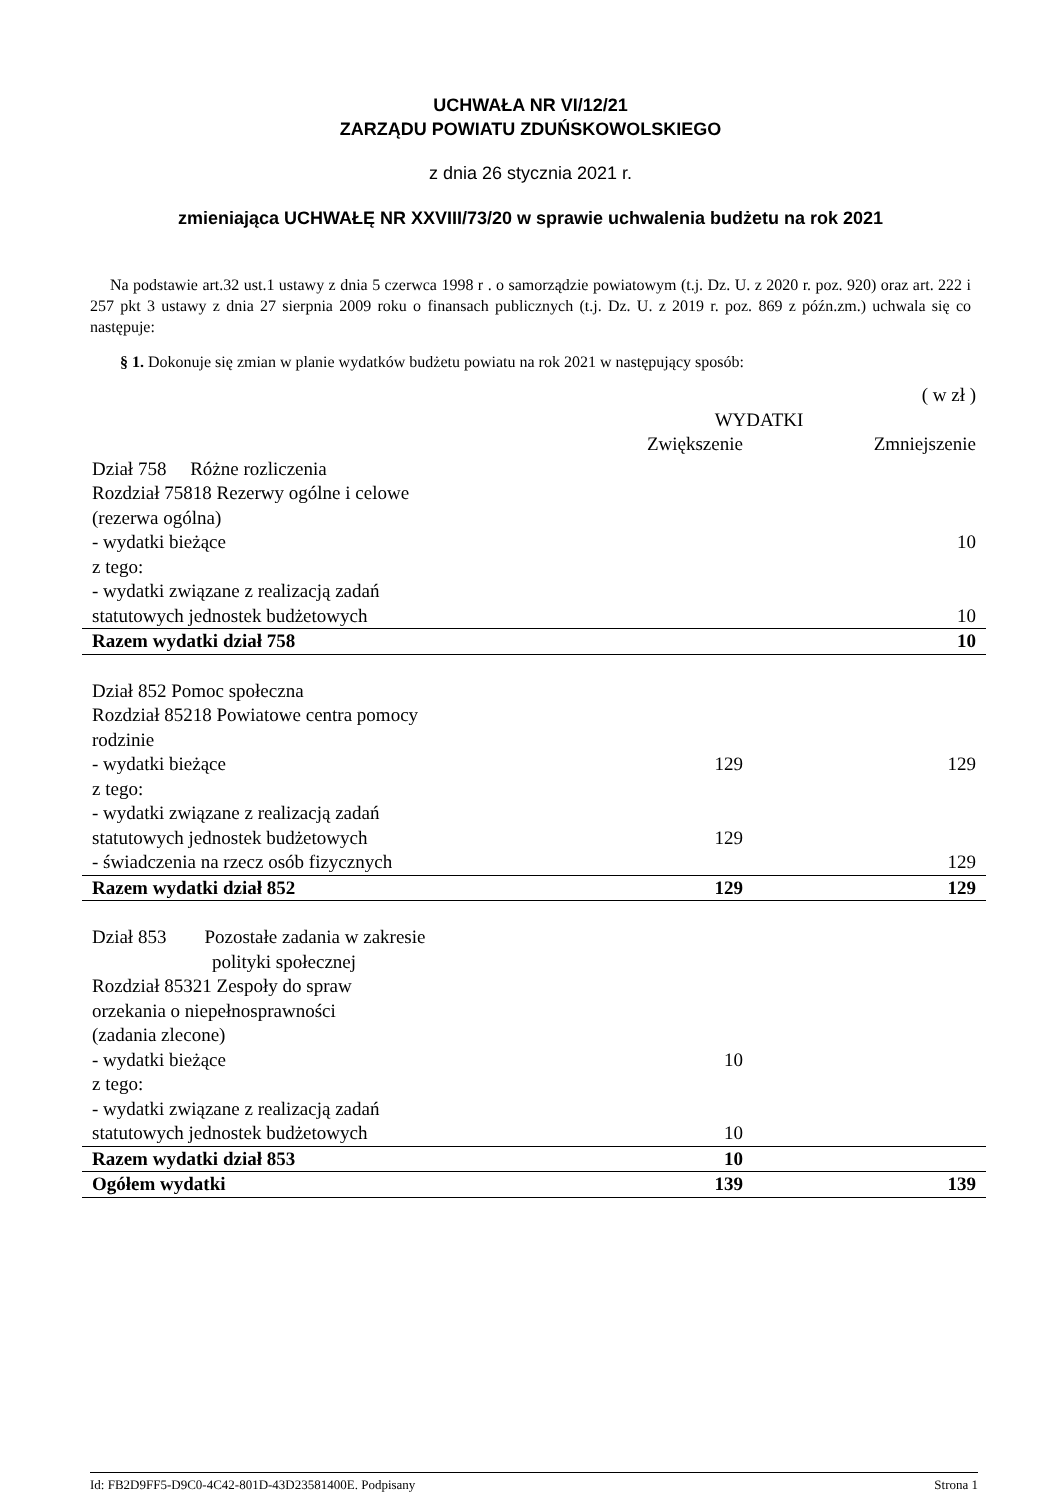UCHWAŁA NR VI/12/21
ZARZĄDU POWIATU ZDUŃSKOWOLSKIEGO
z dnia 26 stycznia 2021 r.
zmieniająca UCHWAŁĘ NR XXVIII/73/20 w sprawie uchwalenia budżetu na rok 2021
Na podstawie art.32 ust.1 ustawy z dnia 5 czerwca 1998 r . o samorządzie powiatowym (t.j. Dz. U. z 2020 r. poz. 920) oraz art. 222 i 257 pkt 3 ustawy z dnia 27 sierpnia 2009 roku o finansach publicznych (t.j. Dz. U. z 2019 r. poz. 869 z późn.zm.) uchwala się co następuje:
§ 1. Dokonuje się zmian w planie wydatków budżetu powiatu na rok 2021 w następujący sposób:
| | | ( w zł ) |
| | WYDATKI | |
| | Zwiększenie | Zmniejszenie |
| Dział 758 Różne rozliczenia | | |
| Rozdział 75818 Rezerwy ogólne i celowe | | |
| (rezerwa ogólna) | | |
| - wydatki bieżące | | 10 |
| z tego: | | |
| - wydatki związane z realizacją zadań statutowych jednostek budżetowych | | 10 |
| Razem wydatki dział 758 | | 10 |
| Dział 852 Pomoc społeczna | | |
| Rozdział 85218 Powiatowe centra pomocy rodzinie | | |
| - wydatki bieżące | 129 | 129 |
| z tego: | | |
| - wydatki związane z realizacją zadań | | |
| statutowych jednostek budżetowych | 129 | |
| - świadczenia na rzecz osób fizycznych | | 129 |
| Razem wydatki dział 852 | 129 | 129 |
| Dział 853 Pozostałe zadania w zakresie polityki społecznej | | |
| Rozdział 85321 Zespoły do spraw orzekania o niepełnosprawności (zadania zlecone) | | |
| - wydatki bieżące | 10 | |
| z tego: | | |
| - wydatki związane z realizacją zadań | | |
| statutowych jednostek budżetowych | 10 | |
| Razem wydatki dział 853 | 10 | |
| Ogółem wydatki | 139 | 139 |
Id: FB2D9FF5-D9C0-4C42-801D-43D23581400E. Podpisany Strona 1